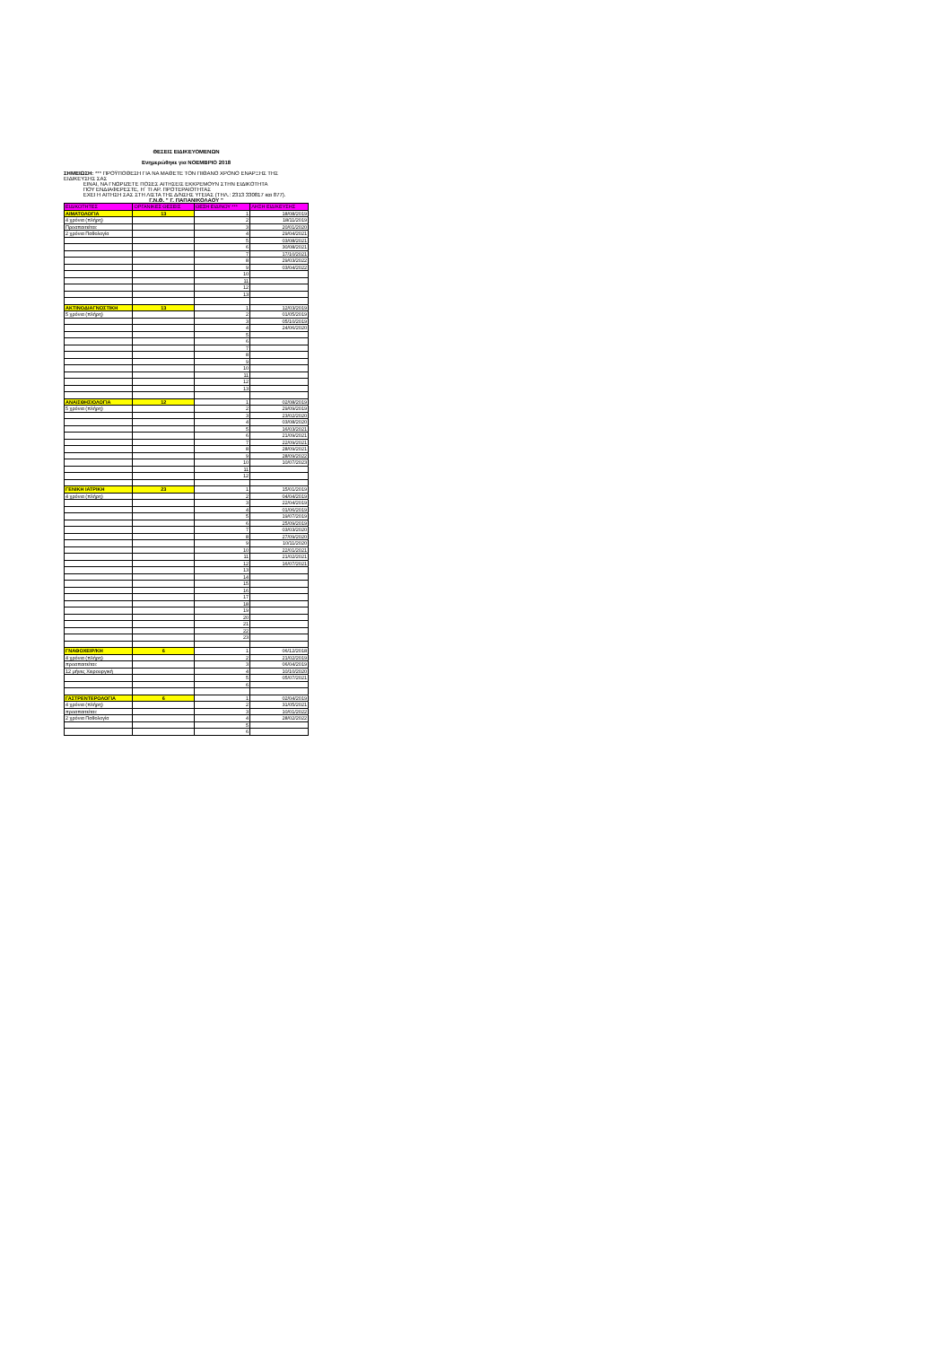ΘΕΣΕΙΣ ΕΙΔΙΚΕΥΟΜΕΝΩΝ
Ενημερώθηκε για ΝΟΕΜΒΡΙΟ 2018
ΣΗΜΕΙΩΣΗ: *** ΠΡΟΫΠΟΘΕΣΗ ΓΙΑ ΝΑ ΜΑΘΕΤΕ ΤΟΝ ΠΙΘΑΝΟ ΧΡΟΝΟ ΕΝΑΡΞΗΣ ΤΗΣ ΕΙΔΙΚΕΥΣΗΣ ΣΑΣ
ΕΙΝΑΙ, ΝΑ ΓΝΩΡΙΖΕΤΕ ΠΟΣΕΣ ΑΙΤΗΣΕΙΣ ΕΚΚΡΕΜΟΥΝ ΣΤΗΝ ΕΙΔΙΚΟΤΗΤΑ
ΠΟΥ ΕΝΔΙΑΦΕΡΕΣΤΕ, Η΄ ΤΙ ΑΡ. ΠΡΟΤΕΡΑΙΟΤΗΤΑΣ
ΕΧΕΙ Η ΑΙΤΗΣΗ ΣΑΣ ΣΤΗ ΛΙΣΤΑ ΤΗΣ Δ/ΝΣΗΣ ΥΓΕΙΑΣ (ΤΗΛ.: 2313 330817 και 877).
Γ.Ν.Θ. " Γ. ΠΑΠΑΝΙΚΟΛΑΟΥ "
| ΕΙΔΙΚΟΤΗΤΕΣ | ΟΡΓΑΝΙΚΕΣ ΘΕΣΕΙΣ | ΘΕΣΗ ΕΙΔ/ΝΟΥ *** | ΛΗΞΗ ΕΙΔ/ΚΕΥΣΗΣ |
| --- | --- | --- | --- |
| ΑΙΜΑΤΟΛΟΓΙΑ | 13 | 1 | 18/08/2019 |
| 4 χρόνια (πλήρη) | | 2 | 18/11/2019 |
| Προαπαιτείται: | | 3 | 20/01/2020 |
| 2 χρόνια Παθολογία | | 4 | 29/04/2021 |
| | | 5 | 03/08/2021 |
| | | 6 | 30/08/2021 |
| | | 7 | 17/10/2021 |
| | | 8 | 29/03/2022 |
| | | 9 | 03/04/2022 |
| | | 10 | |
| | | 11 | |
| | | 12 | |
| | | 13 | |
| ΑΚΤΙΝΟΔΙΑΓΝΩΣΤΙΚΗ | 13 | 1 | 12/03/2019 |
| 5 χρόνια (πλήρη) | | 2 | 01/05/2019 |
| | | 3 | 05/10/2019 |
| | | 4 | 24/06/2020 |
| | | 5 | |
| | | 6 | |
| | | 7 | |
| | | 8 | |
| | | 9 | |
| | | 10 | |
| | | 11 | |
| | | 12 | |
| | | 13 | |
| ΑΝΑΙΣΘΗΣΙΟΛΟΓΙΑ | 12 | 1 | 02/08/2019 |
| 5 χρόνια (πλήρη) | | 2 | 29/09/2019 |
| | | 3 | 23/02/2020 |
| | | 4 | 03/08/2020 |
| | | 5 | 16/03/2021 |
| | | 6 | 21/09/2021 |
| | | 7 | 22/09/2021 |
| | | 8 | 28/09/2021 |
| | | 9 | 28/09/2022 |
| | | 10 | 10/07/2023 |
| | | 11 | |
| | | 12 | |
| ΓΕΝΙΚΗ ΙΑΤΡΙΚΗ | 23 | 1 | 15/01/2019 |
| 4 χρόνια (πλήρη) | | 2 | 04/04/2019 |
| | | 3 | 22/04/2019 |
| | | 4 | 01/06/2019 |
| | | 5 | 19/07/2019 |
| | | 6 | 25/09/2019 |
| | | 7 | 03/03/2020 |
| | | 8 | 27/09/2020 |
| | | 9 | 10/11/2020 |
| | | 10 | 22/01/2021 |
| | | 11 | 21/02/2021 |
| | | 12 | 16/07/2021 |
| | | 13 | |
| | | 14 | |
| | | 15 | |
| | | 16 | |
| | | 17 | |
| | | 18 | |
| | | 19 | |
| | | 20 | |
| | | 21 | |
| | | 22 | |
| | | 23 | |
| ΓΝΑΘΟΧΕΙΡ/ΚΗ | 6 | 1 | 06/12/2018 |
| 4 χρόνια (πλήρη) | | 2 | 21/02/2019 |
| προαπαιτείται: | | 3 | 06/04/2019 |
| 12 μήνες Χειρουργική | | 4 | 10/10/2020 |
| | | 5 | 05/07/2021 |
| | | 6 | |
| ΓΑΣΤΡΕΝΤΕΡΟΛΟΓΙΑ | 6 | 1 | 02/04/2019 |
| 4 χρόνια (πλήρη) | | 2 | 31/05/2021 |
| προαπαιτείται: | | 3 | 10/01/2022 |
| 2 χρόνια Παθολογία | | 4 | 28/02/2022 |
| | | 5 | |
| | | 6 | |